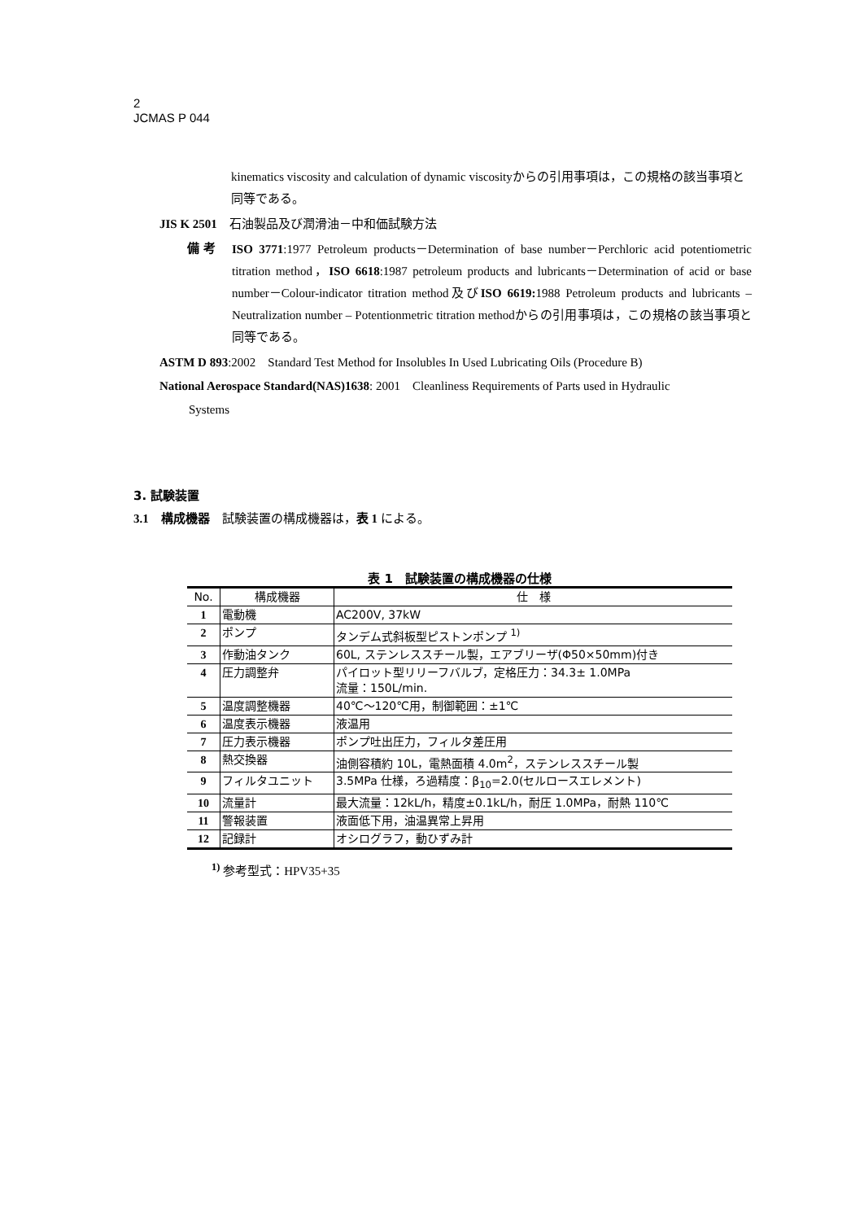2
JCMAS P 044
kinematics viscosity and calculation of dynamic viscosityからの引用事項は，この規格の該当事項と同等である。
JIS K 2501　石油製品及び潤滑油－中和価試験方法
備 考
ISO 3771:1977 Petroleum products－Determination of base number－Perchloric acid potentiometric titration method，ISO 6618:1987 petroleum products and lubricants－Determination of acid or base number－Colour-indicator titration method及びISO 6619: 1988 Petroleum products and lubricants – Neutralization number – Potentionmetric titration methodからの引用事項は，この規格の該当事項と同等である。
ASTM D 893:2002　Standard Test Method for Insolubles In Used Lubricating Oils (Procedure B)
National Aerospace Standard(NAS)1638: 2001　Cleanliness Requirements of Parts used in Hydraulic
Systems
3. 試験装置
3.1　構成機器　試験装置の構成機器は，表 1 による。
表 1　試験装置の構成機器の仕様
| No. | 構成機器 | 仕 様 |
| --- | --- | --- |
| 1 | 電動機 | AC200V, 37kW |
| 2 | ポンプ | タンデム式斜板型ピストンポンプ <sup>1)</sup> |
| 3 | 作動油タンク | 60L, ステンレススチール製，エアブリーザ(Φ50×50mm)付き |
| 4 | 圧力調整弁 | パイロット型リリーフバルブ，定格圧力：34.3± 1.0MPa 流量：150L/min. |
| 5 | 温度調整機器 | 40℃～120℃用，制御範囲：±1℃ |
| 6 | 温度表示機器 | 液温用 |
| 7 | 圧力表示機器 | ポンプ吐出圧力，フィルタ差圧用 |
| 8 | 熱交換器 | 油側容積約 10L，電熱面積 4.0m<sup>2</sup>，ステンレススチール製 |
| 9 | フィルタユニット | 3.5MPa 仕様，ろ過精度：β<sub>10</sub>=2.0(セルロースエレメント) |
| 10 | 流量計 | 最大流量：12kL/h，精度±0.1kL/h，耐圧 1.0MPa，耐熱 110℃ |
| 11 | 警報装置 | 液面低下用，油温異常上昇用 |
| 12 | 記録計 | オシログラフ，動ひずみ計 |
<sup>1)</sup> 参考型式：HPV35+35